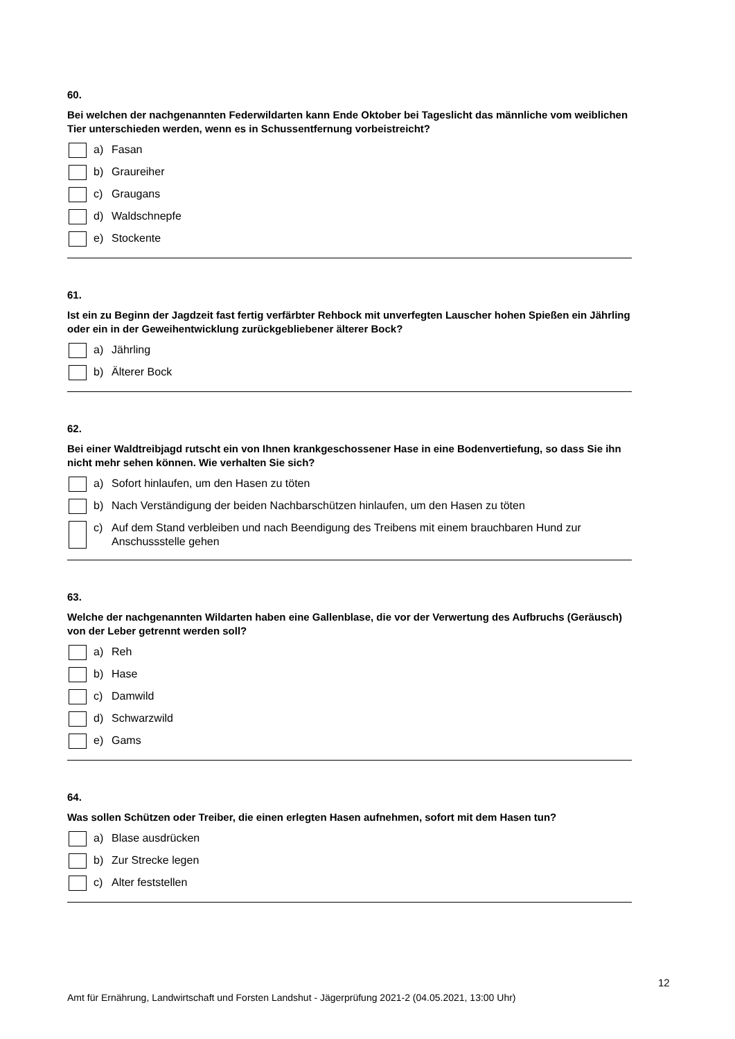60.
Bei welchen der nachgenannten Federwildarten kann Ende Oktober bei Tageslicht das männliche vom weiblichen Tier unterschieden werden, wenn es in Schussentfernung vorbeistreicht?
a) Fasan
b) Graureiher
c) Graugans
d) Waldschnepfe
e) Stockente
61.
Ist ein zu Beginn der Jagdzeit fast fertig verfärbter Rehbock mit unverfegten Lauscher hohen Spießen ein Jährling oder ein in der Geweihentwicklung zurückgebliebener älterer Bock?
a) Jährling
b) Älterer Bock
62.
Bei einer Waldtreibjagd rutscht ein von Ihnen krankgeschossener Hase in eine Bodenvertiefung, so dass Sie ihn nicht mehr sehen können. Wie verhalten Sie sich?
a) Sofort hinlaufen, um den Hasen zu töten
b) Nach Verständigung der beiden Nachbarschützen hinlaufen, um den Hasen zu töten
c) Auf dem Stand verbleiben und nach Beendigung des Treibens mit einem brauchbaren Hund zur Anschussstelle gehen
63.
Welche der nachgenannten Wildarten haben eine Gallenblase, die vor der Verwertung des Aufbruchs (Geräusch) von der Leber getrennt werden soll?
a) Reh
b) Hase
c) Damwild
d) Schwarzwild
e) Gams
64.
Was sollen Schützen oder Treiber, die einen erlegten Hasen aufnehmen, sofort mit dem Hasen tun?
a) Blase ausdrücken
b) Zur Strecke legen
c) Alter feststellen
12
Amt für Ernährung, Landwirtschaft und Forsten Landshut - Jägerprüfung 2021-2 (04.05.2021, 13:00 Uhr)